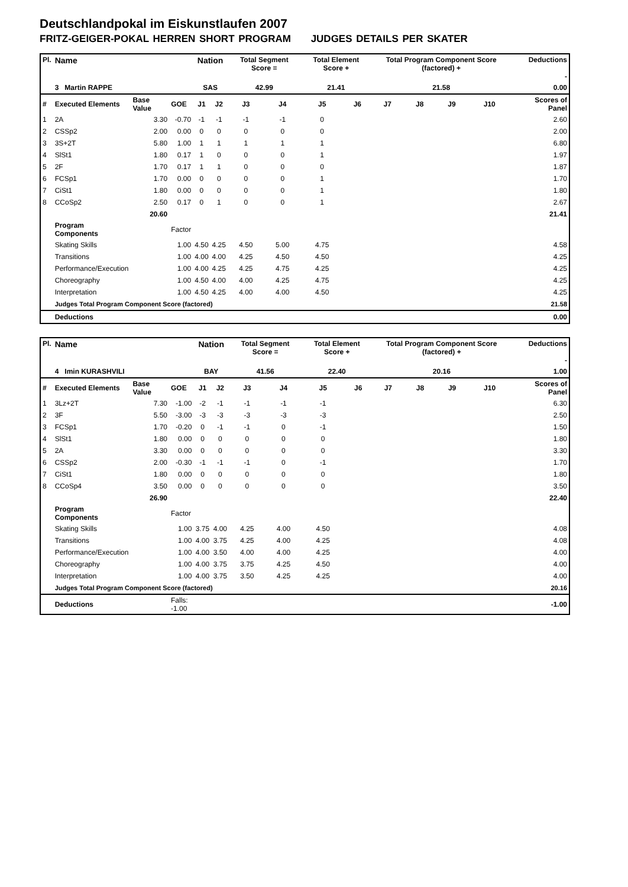Deutschlandpokal im Eiskunstlaufen 2007
FRITZ-GEIGER-POKAL HERREN SHORT PROGRAM JUDGES DETAILS PER SKATER
| Pl. | Name | | | Nation | | Total Segment Score = | | Total Element Score + | | Total Program Component Score (factored) + | | | | Deductions - | |
| --- | --- | --- | --- | --- | --- | --- | --- | --- | --- | --- | --- | --- | --- | --- | --- |
| | 3 Martin RAPPE | | | SAS | | 42.99 | | 21.41 | | 21.58 | | | | 0.00 | |
| # | Executed Elements | Base Value | GOE | J1 | J2 | J3 | J4 | J5 | J6 | J7 | J8 | J9 | J10 | | Scores of Panel |
| 1 | 2A | 3.30 | -0.70 | -1 | -1 | -1 | -1 | 0 | | | | | | | 2.60 |
| 2 | CSSp2 | 2.00 | 0.00 | 0 | 0 | 0 | 0 | 0 | | | | | | | 2.00 |
| 3 | 3S+2T | 5.80 | 1.00 | 1 | 1 | 1 | 1 | 1 | | | | | | | 6.80 |
| 4 | SlSt1 | 1.80 | 0.17 | 1 | 0 | 0 | 0 | 1 | | | | | | | 1.97 |
| 5 | 2F | 1.70 | 0.17 | 1 | 1 | 0 | 0 | 0 | | | | | | | 1.87 |
| 6 | FCSp1 | 1.70 | 0.00 | 0 | 0 | 0 | 0 | 1 | | | | | | | 1.70 |
| 7 | CiSt1 | 1.80 | 0.00 | 0 | 0 | 0 | 0 | 1 | | | | | | | 1.80 |
| 8 | CCoSp2 | 2.50 | 0.17 | 0 | 1 | 0 | 0 | 1 | | | | | | | 2.67 |
| | | 20.60 | | | | | | | | | | | | | 21.41 |
| | Program Components | | Factor | | | | | | | | | | | | |
| | Skating Skills | | 1.00 | 4.50 | 4.25 | 4.50 | 5.00 | 4.75 | | | | | | | 4.58 |
| | Transitions | | 1.00 | 4.00 | 4.00 | 4.25 | 4.50 | 4.50 | | | | | | | 4.25 |
| | Performance/Execution | | 1.00 | 4.00 | 4.25 | 4.25 | 4.75 | 4.25 | | | | | | | 4.25 |
| | Choreography | | 1.00 | 4.50 | 4.00 | 4.00 | 4.25 | 4.75 | | | | | | | 4.25 |
| | Interpretation | | 1.00 | 4.50 | 4.25 | 4.00 | 4.00 | 4.50 | | | | | | | 4.25 |
| | Judges Total Program Component Score (factored) | | | | | | | | | | | | | | 21.58 |
| | Deductions | | | | | | | | | | | | | | 0.00 |
| Pl. | Name | | | Nation | | Total Segment Score = | | Total Element Score + | | Total Program Component Score (factored) + | | | | Deductions - | |
| --- | --- | --- | --- | --- | --- | --- | --- | --- | --- | --- | --- | --- | --- | --- | --- |
| | 4 Imin KURASHVILI | | | BAY | | 41.56 | | 22.40 | | 20.16 | | | | 1.00 | |
| # | Executed Elements | Base Value | GOE | J1 | J2 | J3 | J4 | J5 | J6 | J7 | J8 | J9 | J10 | | Scores of Panel |
| 1 | 3Lz+2T | 7.30 | -1.00 | -2 | -1 | -1 | -1 | -1 | | | | | | | 6.30 |
| 2 | 3F | 5.50 | -3.00 | -3 | -3 | -3 | -3 | -3 | | | | | | | 2.50 |
| 3 | FCSp1 | 1.70 | -0.20 | 0 | -1 | -1 | 0 | -1 | | | | | | | 1.50 |
| 4 | SlSt1 | 1.80 | 0.00 | 0 | 0 | 0 | 0 | 0 | | | | | | | 1.80 |
| 5 | 2A | 3.30 | 0.00 | 0 | 0 | 0 | 0 | 0 | | | | | | | 3.30 |
| 6 | CSSp2 | 2.00 | -0.30 | -1 | -1 | -1 | 0 | -1 | | | | | | | 1.70 |
| 7 | CiSt1 | 1.80 | 0.00 | 0 | 0 | 0 | 0 | 0 | | | | | | | 1.80 |
| 8 | CCoSp4 | 3.50 | 0.00 | 0 | 0 | 0 | 0 | 0 | | | | | | | 3.50 |
| | | 26.90 | | | | | | | | | | | | | 22.40 |
| | Program Components | | Factor | | | | | | | | | | | | |
| | Skating Skills | | 1.00 | 3.75 | 4.00 | 4.25 | 4.00 | 4.50 | | | | | | | 4.08 |
| | Transitions | | 1.00 | 4.00 | 3.75 | 4.25 | 4.00 | 4.25 | | | | | | | 4.08 |
| | Performance/Execution | | 1.00 | 4.00 | 3.50 | 4.00 | 4.00 | 4.25 | | | | | | | 4.00 |
| | Choreography | | 1.00 | 4.00 | 3.75 | 3.75 | 4.25 | 4.50 | | | | | | | 4.00 |
| | Interpretation | | 1.00 | 4.00 | 3.75 | 3.50 | 4.25 | 4.25 | | | | | | | 4.00 |
| | Judges Total Program Component Score (factored) | | | | | | | | | | | | | | 20.16 |
| | Deductions | | Falls: -1.00 | | | | | | | | | | | | -1.00 |